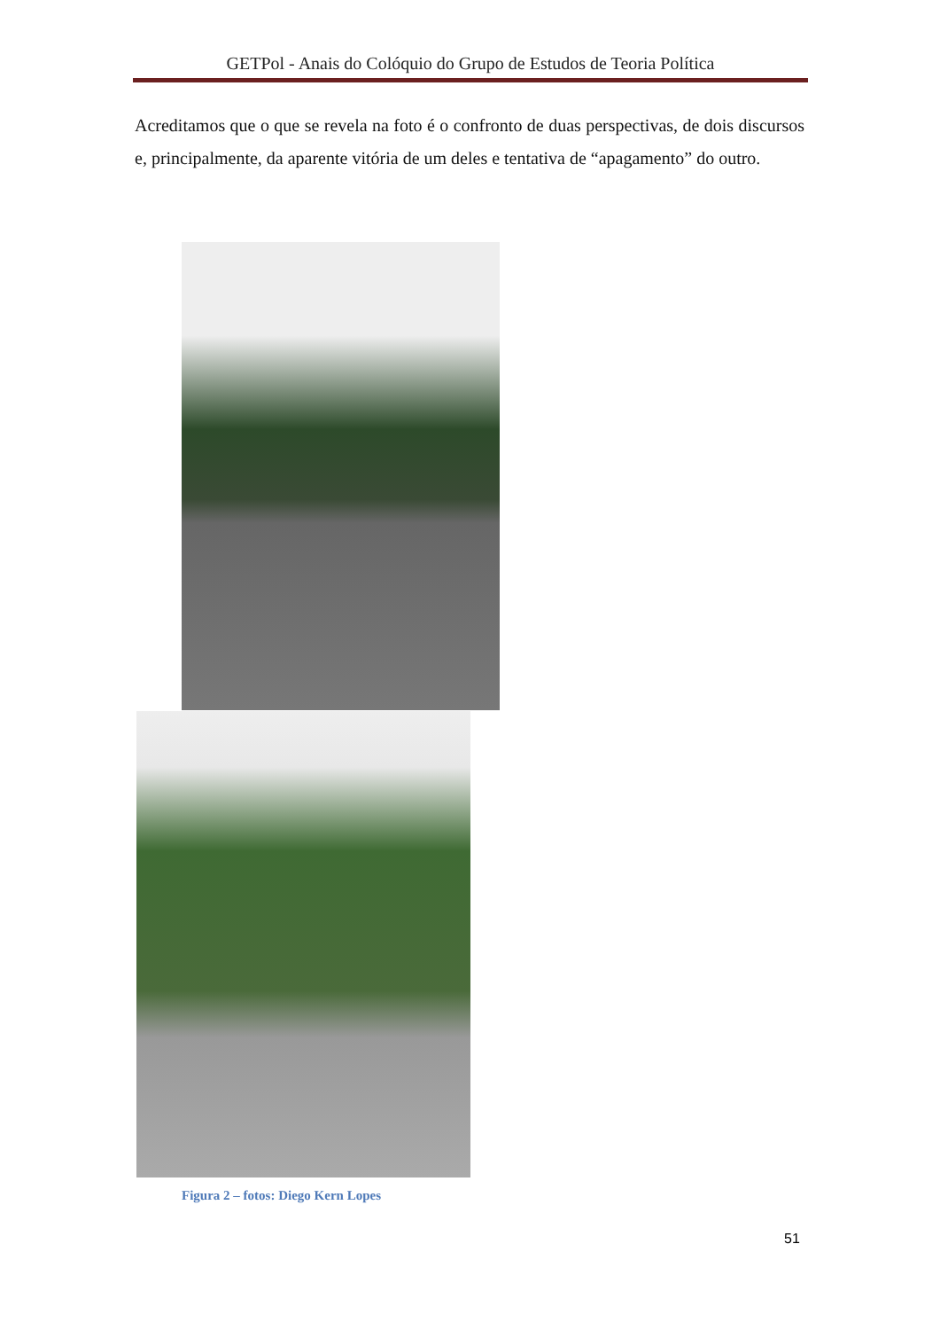GETPol - Anais do Colóquio do Grupo de Estudos de Teoria Política
Acreditamos que o que se revela na foto é o confronto de duas perspectivas, de dois discursos e, principalmente, da aparente vitória de um deles e tentativa de “apagamento” do outro.
Figura 2 – fotos: Diego Kern Lopes
51